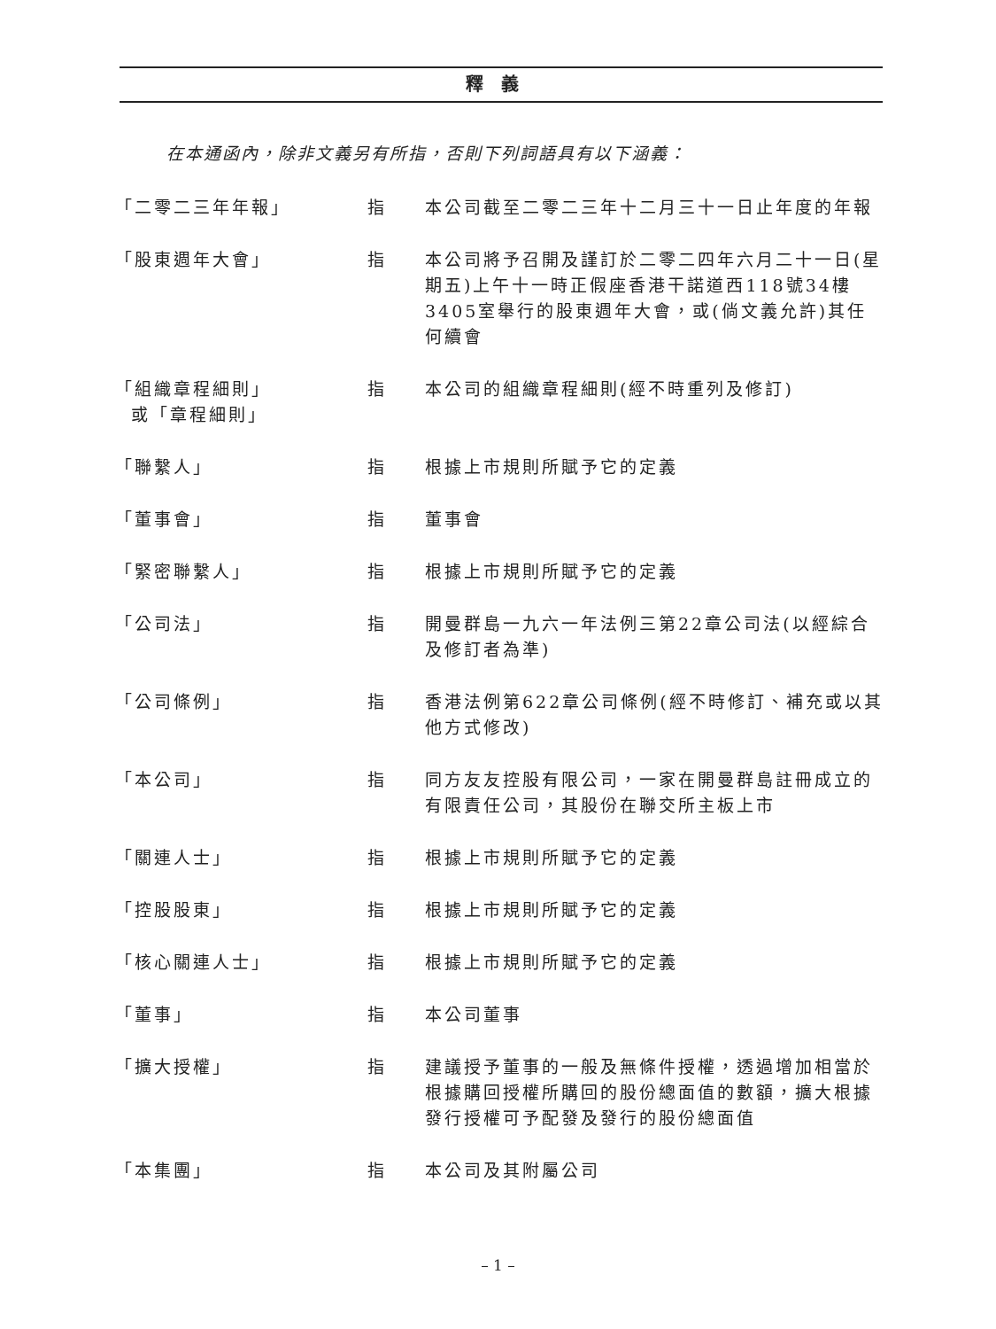釋義
在本通函內，除非文義另有所指，否則下列詞語具有以下涵義：
| 「二零二三年年報」 | 指 | 本公司截至二零二三年十二月三十一日止年度的年報 |
| 「股東週年大會」 | 指 | 本公司將予召開及謹訂於二零二四年六月二十一日(星期五)上午十一時正假座香港干諾道西118號34樓3405室舉行的股東週年大會，或(倘文義允許)其任何續會 |
| 「組織章程細則」 或「章程細則」 | 指 | 本公司的組織章程細則(經不時重列及修訂) |
| 「聯繫人」 | 指 | 根據上市規則所賦予它的定義 |
| 「董事會」 | 指 | 董事會 |
| 「緊密聯繫人」 | 指 | 根據上市規則所賦予它的定義 |
| 「公司法」 | 指 | 開曼群島一九六一年法例三第22章公司法(以經綜合及修訂者為準) |
| 「公司條例」 | 指 | 香港法例第622章公司條例(經不時修訂、補充或以其他方式修改) |
| 「本公司」 | 指 | 同方友友控股有限公司，一家在開曼群島註冊成立的有限責任公司，其股份在聯交所主板上市 |
| 「關連人士」 | 指 | 根據上市規則所賦予它的定義 |
| 「控股股東」 | 指 | 根據上市規則所賦予它的定義 |
| 「核心關連人士」 | 指 | 根據上市規則所賦予它的定義 |
| 「董事」 | 指 | 本公司董事 |
| 「擴大授權」 | 指 | 建議授予董事的一般及無條件授權，透過增加相當於根據購回授權所購回的股份總面值的數額，擴大根據發行授權可予配發及發行的股份總面值 |
| 「本集團」 | 指 | 本公司及其附屬公司 |
– 1 –